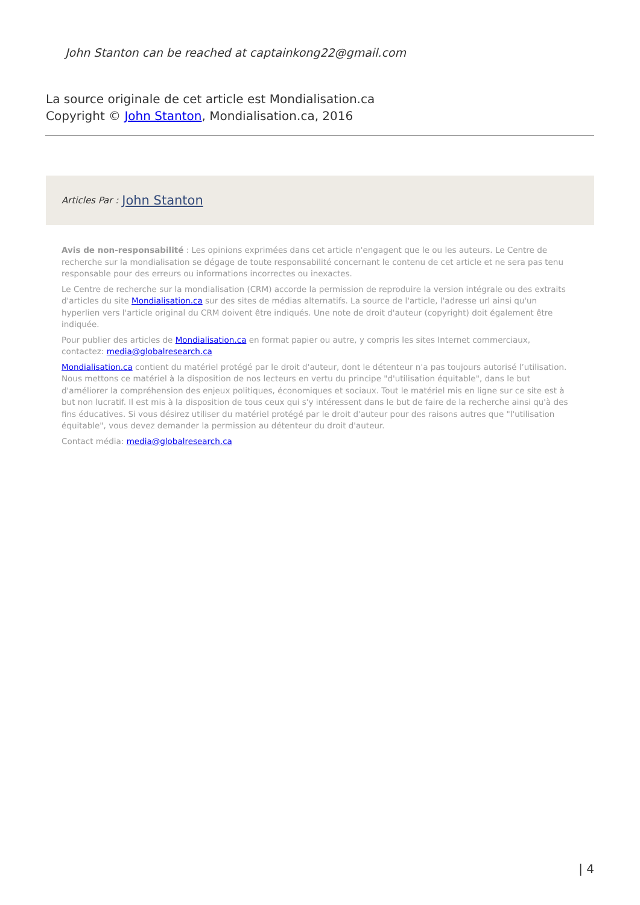John Stanton can be reached at captainkong22@gmail.com
La source originale de cet article est Mondialisation.ca
Copyright © John Stanton, Mondialisation.ca, 2016
Articles Par : John Stanton
Avis de non-responsabilité : Les opinions exprimées dans cet article n'engagent que le ou les auteurs. Le Centre de recherche sur la mondialisation se dégage de toute responsabilité concernant le contenu de cet article et ne sera pas tenu responsable pour des erreurs ou informations incorrectes ou inexactes.
Le Centre de recherche sur la mondialisation (CRM) accorde la permission de reproduire la version intégrale ou des extraits d'articles du site Mondialisation.ca sur des sites de médias alternatifs. La source de l'article, l'adresse url ainsi qu'un hyperlien vers l'article original du CRM doivent être indiqués. Une note de droit d'auteur (copyright) doit également être indiquée.
Pour publier des articles de Mondialisation.ca en format papier ou autre, y compris les sites Internet commerciaux, contactez: media@globalresearch.ca
Mondialisation.ca contient du matériel protégé par le droit d'auteur, dont le détenteur n'a pas toujours autorisé l’utilisation. Nous mettons ce matériel à la disposition de nos lecteurs en vertu du principe "d'utilisation équitable", dans le but d'améliorer la compréhension des enjeux politiques, économiques et sociaux. Tout le matériel mis en ligne sur ce site est à but non lucratif. Il est mis à la disposition de tous ceux qui s'y intéressent dans le but de faire de la recherche ainsi qu'à des fins éducatives. Si vous désirez utiliser du matériel protégé par le droit d'auteur pour des raisons autres que "l'utilisation équitable", vous devez demander la permission au détenteur du droit d'auteur.
Contact média: media@globalresearch.ca
| 4